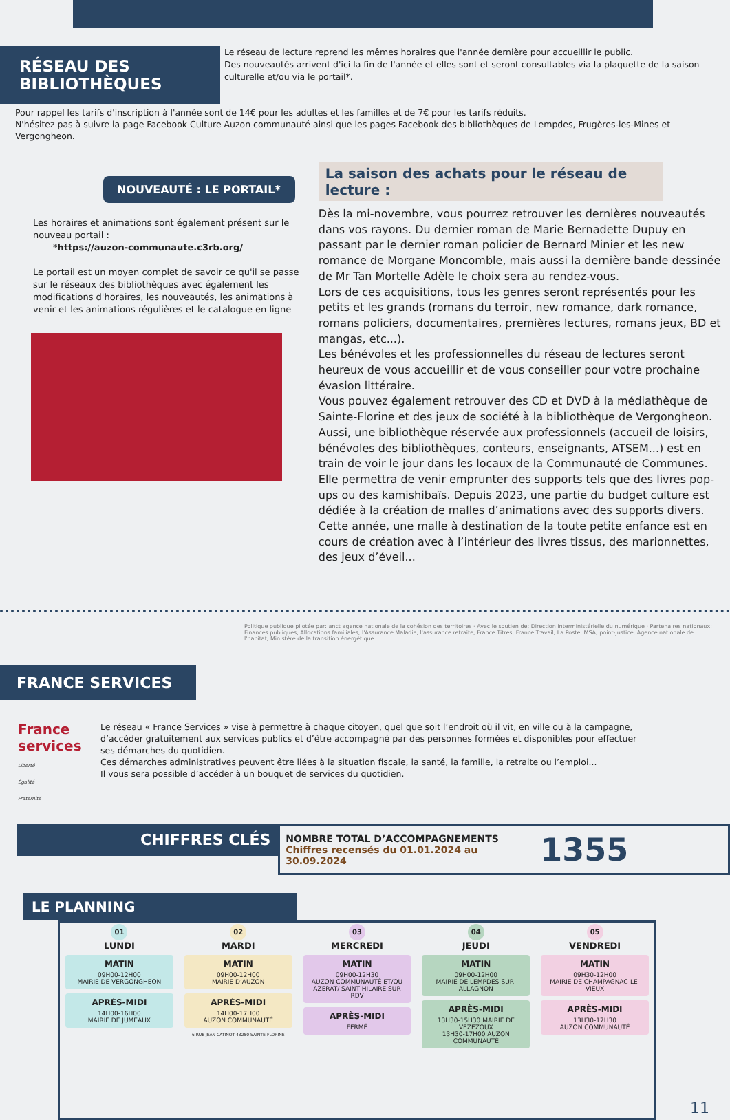RÉSEAU DES BIBLIOTHÈQUES
Le réseau de lecture reprend les mêmes horaires que l'année dernière pour accueillir le public.
Des nouveautés arrivent d'ici la fin de l'année et elles sont et seront consultables via la plaquette de la saison culturelle et/ou via le portail*.
Pour rappel les tarifs d'inscription à l'année sont de 14€ pour les adultes et les familles et de 7€ pour les tarifs réduits.
N'hésitez pas à suivre la page Facebook Culture Auzon communauté ainsi que les pages Facebook des bibliothèques de Lempdes, Frugères-les-Mines et Vergongheon.
NOUVEAUTÉ : LE PORTAIL*
Les horaires et animations sont également présent sur le nouveau portail :
*https://auzon-communaute.c3rb.org/
Le portail est un moyen complet de savoir ce qu'il se passe sur le réseaux des bibliothèques avec également les modifications d'horaires, les nouveautés, les animations à venir et les animations régulières et le catalogue en ligne
La saison des achats pour le réseau de lecture :
Dès la mi-novembre, vous pourrez retrouver les dernières nouveautés dans vos rayons. Du dernier roman de Marie Bernadette Dupuy en passant par le dernier roman policier de Bernard Minier et les new romance de Morgane Moncomble, mais aussi la dernière bande dessinée de Mr Tan Mortelle Adèle le choix sera au rendez-vous.
Lors de ces acquisitions, tous les genres seront représentés pour les petits et les grands (romans du terroir, new romance, dark romance, romans policiers, documentaires, premières lectures, romans jeux, BD et mangas, etc...).
Les bénévoles et les professionnelles du réseau de lectures seront heureux de vous accueillir et de vous conseiller pour votre prochaine évasion littéraire.
Vous pouvez également retrouver des CD et DVD à la médiathèque de Sainte-Florine et des jeux de société à la bibliothèque de Vergongheon.
Aussi, une bibliothèque réservée aux professionnels (accueil de loisirs, bénévoles des bibliothèques, conteurs, enseignants, ATSEM...) est en train de voir le jour dans les locaux de la Communauté de Communes. Elle permettra de venir emprunter des supports tels que des livres pop-ups ou des kamishibaïs. Depuis 2023, une partie du budget culture est dédiée à la création de malles d’animations avec des supports divers. Cette année, une malle à destination de la toute petite enfance est en cours de création avec à l’intérieur des livres tissus, des marionnettes, des jeux d’éveil...
FRANCE SERVICES
Politique publique pilotée par: anct agence nationale de la cohésion des territoires · Avec le soutien de: Direction interministérielle du numérique · Partenaires nationaux: Finances publiques, Allocations familiales, l'Assurance Maladie, l'assurance retraite, France Titres, France Travail, La Poste, MSA, point-justice, Agence nationale de l'habitat, Ministère de la transition énergétique
France
services
Liberté
Égalité
Fraternité
Le réseau « France Services » vise à permettre à chaque citoyen, quel que soit l’endroit où il vit, en ville ou à la campagne, d’accéder gratuitement aux services publics et d’être accompagné par des personnes formées et disponibles pour effectuer ses démarches du quotidien.
Ces démarches administratives peuvent être liées à la situation fiscale, la santé, la famille, la retraite ou l’emploi...
Il vous sera possible d’accéder à un bouquet de services du quotidien.
CHIFFRES CLÉS
NOMBRE TOTAL D’ACCOMPAGNEMENTS
Chiffres recensés du 01.01.2024 au 30.09.2024
1355
LE PLANNING
| 01 LUNDI | 02 MARDI | 03 MERCREDI | 04 JEUDI | 05 VENDREDI |
| MATIN 09H00-12H00 MAIRIE DE VERGONGHEON APRÈS-MIDI 14H00-16H00 MAIRIE DE JUMEAUX | MATIN 09H00-12H00 MAIRIE D’AUZON APRÈS-MIDI 14H00-17H00 AUZON COMMUNAUTÉ 6 RUE JEAN CATINOT 43250 SAINTE-FLORINE | MATIN 09H00-12H30 AUZON COMMUNAUTÉ ET/OU AZERAT/ SAINT HILAIRE SUR RDV APRÈS-MIDI FERMÉ | MATIN 09H00-12H00 MAIRIE DE LEMPDES-SUR-ALLAGNON APRÈS-MIDI 13H30-15H30 MAIRIE DE VEZEZOUX 13H30-17H00 AUZON COMMUNAUTÉ | MATIN 09H30-12H00 MAIRIE DE CHAMPAGNAC-LE-VIEUX APRÈS-MIDI 13H30-17H30 AUZON COMMUNAUTÉ |
11